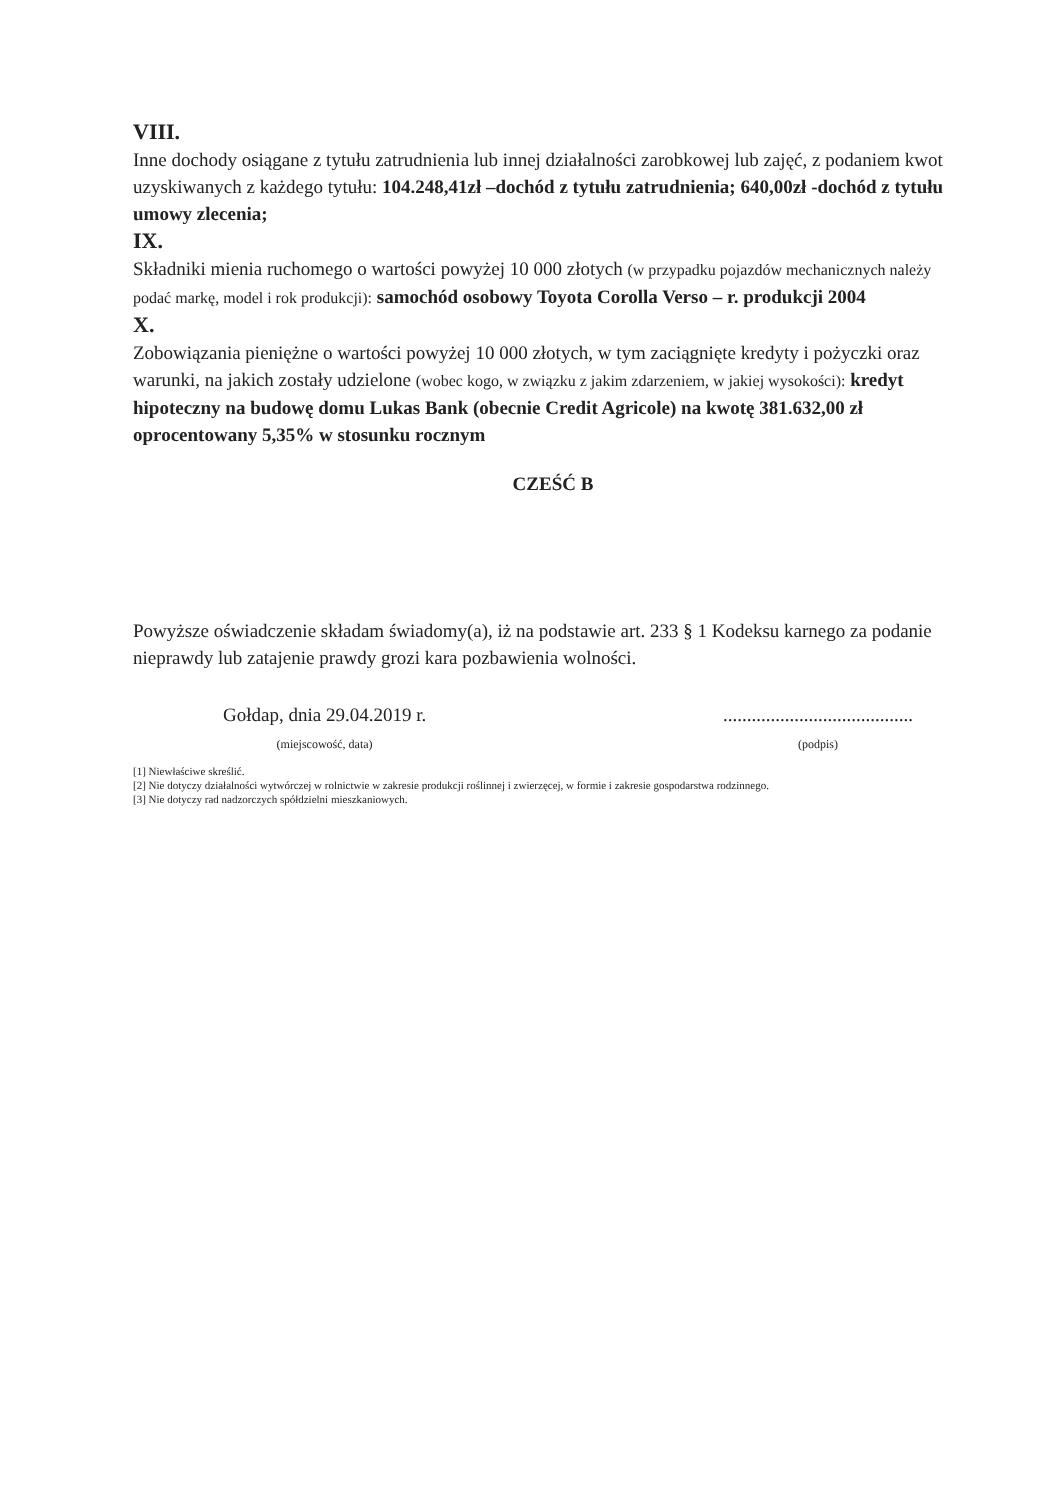VIII.
Inne dochody osiągane z tytułu zatrudnienia lub innej działalności zarobkowej lub zajęć, z podaniem kwot uzyskiwanych z każdego tytułu: 104.248,41zł –dochód z tytułu zatrudnienia; 640,00zł -dochód z tytułu umowy zlecenia;
IX.
Składniki mienia ruchomego o wartości powyżej 10 000 złotych (w przypadku pojazdów mechanicznych należy podać markę, model i rok produkcji): samochód osobowy Toyota Corolla Verso – r. produkcji 2004
X.
Zobowiązania pieniężne o wartości powyżej 10 000 złotych, w tym zaciągnięte kredyty i pożyczki oraz warunki, na jakich zostały udzielone (wobec kogo, w związku z jakim zdarzeniem, w jakiej wysokości): kredyt hipoteczny na budowę domu Lukas Bank (obecnie Credit Agricole) na kwotę 381.632,00 zł oprocentowany 5,35% w stosunku rocznym
CZEŚĆ B
Powyższe oświadczenie składam świadomy(a), iż na podstawie art. 233 § 1 Kodeksu karnego za podanie nieprawdy lub zatajenie prawdy grozi kara pozbawienia wolności.
Gołdap, dnia 29.04.2019 r.
(miejscowość, data)
........................................
(podpis)
[1] Niewłaściwe skreślić.
[2] Nie dotyczy działalności wytwórczej w rolnictwie w zakresie produkcji roślinnej i zwierzęcej, w formie i zakresie gospodarstwa rodzinnego.
[3] Nie dotyczy rad nadzorczych spółdzielni mieszkaniowych.